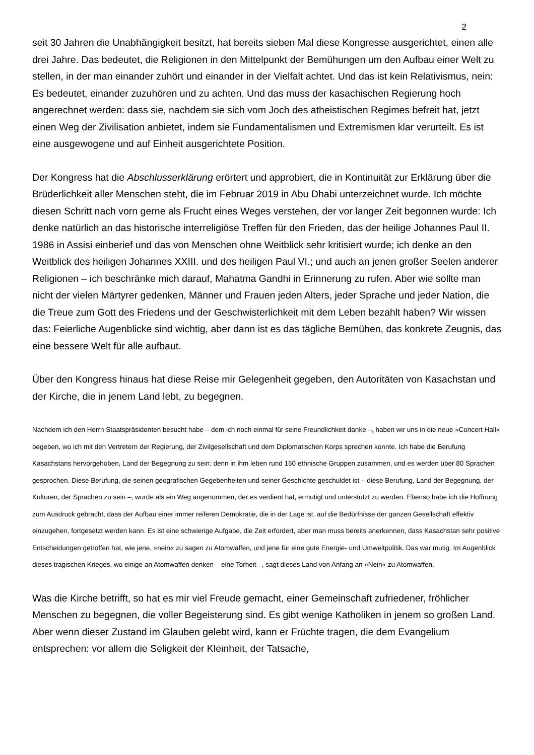2
seit 30 Jahren die Unabhängigkeit besitzt, hat bereits sieben Mal diese Kongresse ausgerichtet, einen alle drei Jahre. Das bedeutet, die Religionen in den Mittelpunkt der Bemühungen um den Aufbau einer Welt zu stellen, in der man einander zuhört und einander in der Vielfalt achtet. Und das ist kein Relativismus, nein: Es bedeutet, einander zuzuhören und zu achten. Und das muss der kasachischen Regierung hoch angerechnet werden: dass sie, nachdem sie sich vom Joch des atheistischen Regimes befreit hat, jetzt einen Weg der Zivilisation anbietet, indem sie Fundamentalismen und Extremismen klar verurteilt. Es ist eine ausgewogene und auf Einheit ausgerichtete Position.
Der Kongress hat die Abschlusserklärung erörtert und approbiert, die in Kontinuität zur Erklärung über die Brüderlichkeit aller Menschen steht, die im Februar 2019 in Abu Dhabi unterzeichnet wurde. Ich möchte diesen Schritt nach vorn gerne als Frucht eines Weges verstehen, der vor langer Zeit begonnen wurde: Ich denke natürlich an das historische interreligiöse Treffen für den Frieden, das der heilige Johannes Paul II. 1986 in Assisi einberief und das von Menschen ohne Weitblick sehr kritisiert wurde; ich denke an den Weitblick des heiligen Johannes XXIII. und des heiligen Paul VI.; und auch an jenen großer Seelen anderer Religionen – ich beschränke mich darauf, Mahatma Gandhi in Erinnerung zu rufen. Aber wie sollte man nicht der vielen Märtyrer gedenken, Männer und Frauen jeden Alters, jeder Sprache und jeder Nation, die die Treue zum Gott des Friedens und der Geschwisterlichkeit mit dem Leben bezahlt haben? Wir wissen das: Feierliche Augenblicke sind wichtig, aber dann ist es das tägliche Bemühen, das konkrete Zeugnis, das eine bessere Welt für alle aufbaut.
Über den Kongress hinaus hat diese Reise mir Gelegenheit gegeben, den Autoritäten von Kasachstan und der Kirche, die in jenem Land lebt, zu begegnen.
Nachdem ich den Herrn Staatspräsidenten besucht habe – dem ich noch einmal für seine Freundlichkeit danke –, haben wir uns in die neue »Concert Hall« begeben, wo ich mit den Vertretern der Regierung, der Zivilgesellschaft und dem Diplomatischen Korps sprechen konnte. Ich habe die Berufung Kasachstans hervorgehoben, Land der Begegnung zu sein: denn in ihm leben rund 150 ethnische Gruppen zusammen, und es werden über 80 Sprachen gesprochen. Diese Berufung, die seinen geografischen Gegebenheiten und seiner Geschichte geschuldet ist – diese Berufung, Land der Begegnung, der Kulturen, der Sprachen zu sein –, wurde als ein Weg angenommen, der es verdient hat, ermutigt und unterstützt zu werden. Ebenso habe ich die Hoffnung zum Ausdruck gebracht, dass der Aufbau einer immer reiferen Demokratie, die in der Lage ist, auf die Bedürfnisse der ganzen Gesellschaft effektiv einzugehen, fortgesetzt werden kann. Es ist eine schwierige Aufgabe, die Zeit erfordert, aber man muss bereits anerkennen, dass Kasachstan sehr positive Entscheidungen getroffen hat, wie jene, »nein« zu sagen zu Atomwaffen, und jene für eine gute Energie- und Umweltpolitik. Das war mutig. Im Augenblick dieses tragischen Krieges, wo einige an Atomwaffen denken – eine Torheit –, sagt dieses Land von Anfang an »Nein« zu Atomwaffen.
Was die Kirche betrifft, so hat es mir viel Freude gemacht, einer Gemeinschaft zufriedener, fröhlicher Menschen zu begegnen, die voller Begeisterung sind. Es gibt wenige Katholiken in jenem so großen Land. Aber wenn dieser Zustand im Glauben gelebt wird, kann er Früchte tragen, die dem Evangelium entsprechen: vor allem die Seligkeit der Kleinheit, der Tatsache,